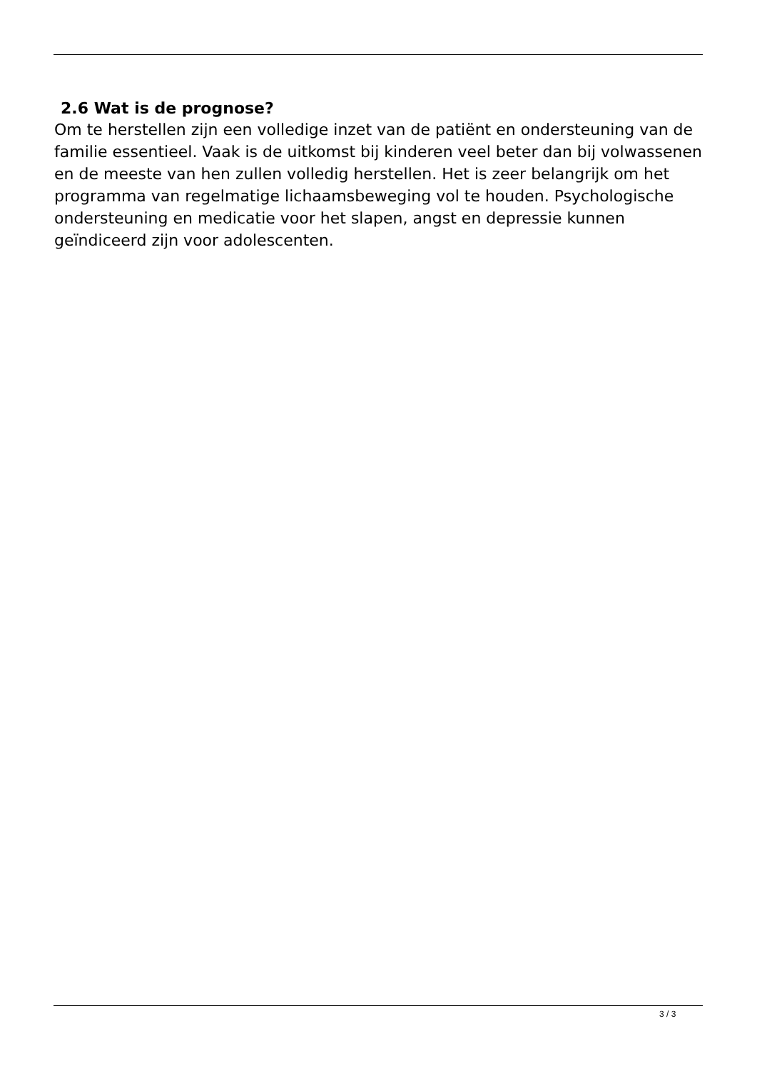2.6 Wat is de prognose?
Om te herstellen zijn een volledige inzet van de patiënt en ondersteuning van de familie essentieel. Vaak is de uitkomst bij kinderen veel beter dan bij volwassenen en de meeste van hen zullen volledig herstellen. Het is zeer belangrijk om het programma van regelmatige lichaamsbeweging vol te houden. Psychologische ondersteuning en medicatie voor het slapen, angst en depressie kunnen geïndiceerd zijn voor adolescenten.
3 / 3